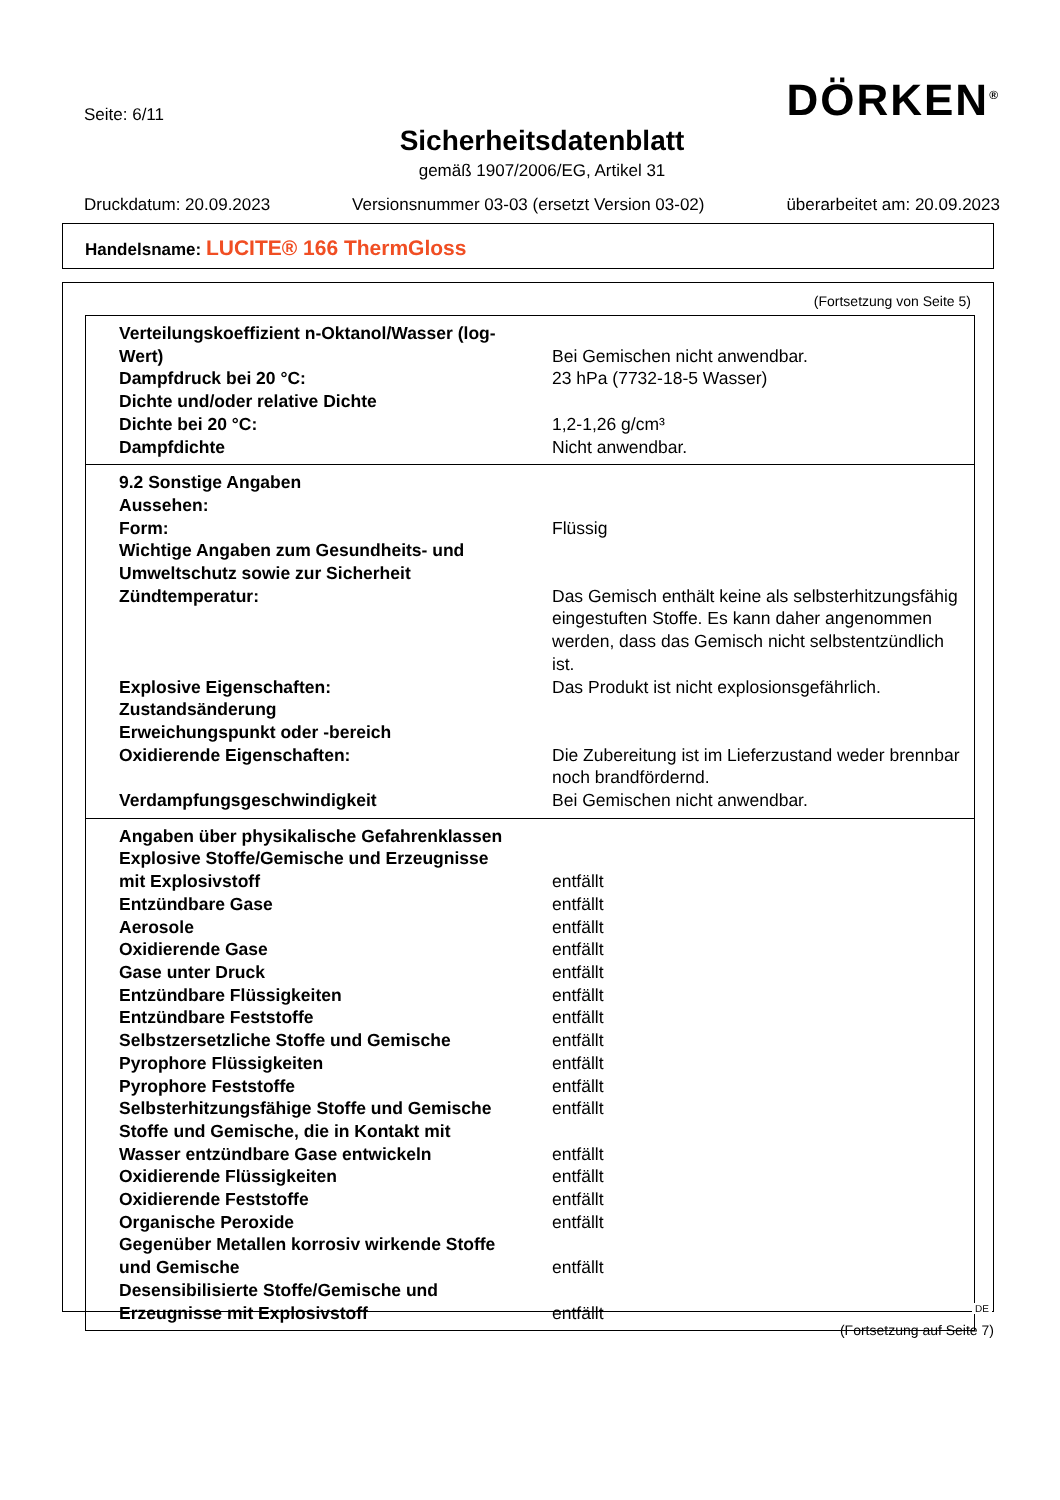Seite: 6/11
DÖRKEN<sup>®</sup>
Sicherheitsdatenblatt
gemäß 1907/2006/EG, Artikel 31
Druckdatum: 20.09.2023 Versionsnummer 03-03 (ersetzt Version 03-02) überarbeitet am: 20.09.2023
Handelsname: LUCITE® 166 ThermGloss
(Fortsetzung von Seite 5)
| Verteilungskoeffizient n-Oktanol/Wasser (log-Wert) | Bei Gemischen nicht anwendbar. |
| Dampfdruck bei 20 °C: | 23 hPa (7732-18-5 Wasser) |
| Dichte und/oder relative Dichte | |
| Dichte bei 20 °C: | 1,2-1,26 g/cm³ |
| Dampfdichte | Nicht anwendbar. |
| 9.2 Sonstige Angaben | |
| Aussehen: | |
| Form: | Flüssig |
| Wichtige Angaben zum Gesundheits- und Umweltschutz sowie zur Sicherheit | |
| Zündtemperatur: | Das Gemisch enthält keine als selbsterhitzungsfähig eingestuften Stoffe. Es kann daher angenommen werden, dass das Gemisch nicht selbstentzündlich ist. |
| Explosive Eigenschaften: | Das Produkt ist nicht explosionsgefährlich. |
| Zustandsänderung | |
| Erweichungspunkt oder -bereich | |
| Oxidierende Eigenschaften: | Die Zubereitung ist im Lieferzustand weder brennbar noch brandfördernd. |
| Verdampfungsgeschwindigkeit | Bei Gemischen nicht anwendbar. |
| Angaben über physikalische Gefahrenklassen | |
| Explosive Stoffe/Gemische und Erzeugnisse mit Explosivstoff | entfällt |
| Entzündbare Gase | entfällt |
| Aerosole | entfällt |
| Oxidierende Gase | entfällt |
| Gase unter Druck | entfällt |
| Entzündbare Flüssigkeiten | entfällt |
| Entzündbare Feststoffe | entfällt |
| Selbstzersetzliche Stoffe und Gemische | entfällt |
| Pyrophore Flüssigkeiten | entfällt |
| Pyrophore Feststoffe | entfällt |
| Selbsterhitzungsfähige Stoffe und Gemische | entfällt |
| Stoffe und Gemische, die in Kontakt mit Wasser entzündbare Gase entwickeln | entfällt |
| Oxidierende Flüssigkeiten | entfällt |
| Oxidierende Feststoffe | entfällt |
| Organische Peroxide | entfällt |
| Gegenüber Metallen korrosiv wirkende Stoffe und Gemische | entfällt |
| Desensibilisierte Stoffe/Gemische und Erzeugnisse mit Explosivstoff | entfällt |
DE
(Fortsetzung auf Seite 7)